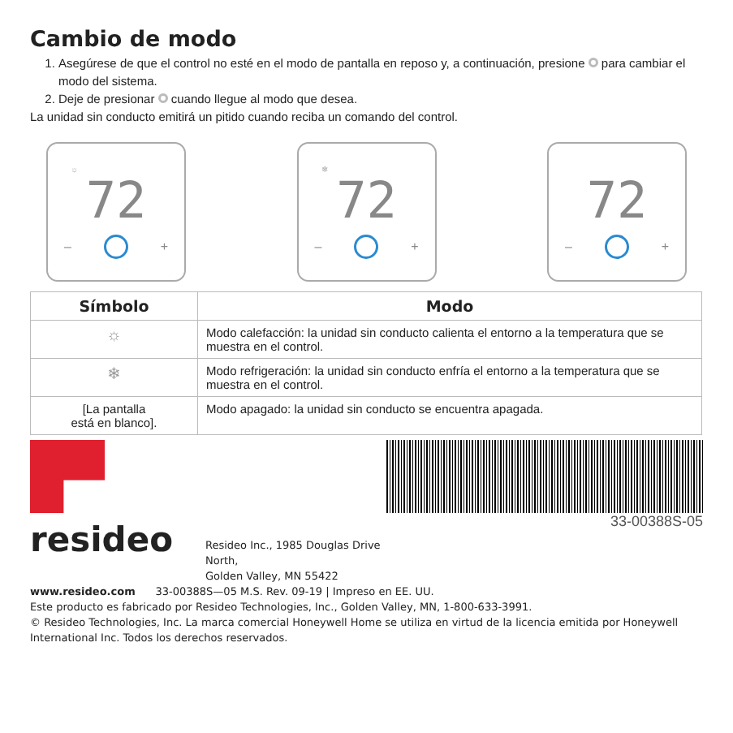Cambio de modo
1. Asegúrese de que el control no esté en el modo de pantalla en reposo y, a continuación, presione para cambiar el modo del sistema.
2. Deje de presionar cuando llegue al modo que desea.
La unidad sin conducto emitirá un pitido cuando reciba un comando del control.
☼
72
– +
❄
72
– +
72
– +
| Símbolo | Modo |
| --- | --- |
| ☼ | Modo calefacción: la unidad sin conducto calienta el entorno a la temperatura que se muestra en el control. |
| ❄ | Modo refrigeración: la unidad sin conducto enfría el entorno a la temperatura que se muestra en el control. |
| [La pantalla está en blanco]. | Modo apagado: la unidad sin conducto se encuentra apagada. |
resideo
Resideo Inc., 1985 Douglas Drive North,
Golden Valley, MN 55422
33-00388S-05
www.resideo.com 33-00388S—05 M.S. Rev. 09-19 | Impreso en EE. UU.
Este producto es fabricado por Resideo Technologies, Inc., Golden Valley, MN, 1-800-633-3991.
© Resideo Technologies, Inc. La marca comercial Honeywell Home se utiliza en virtud de la licencia emitida por Honeywell International Inc. Todos los derechos reservados.